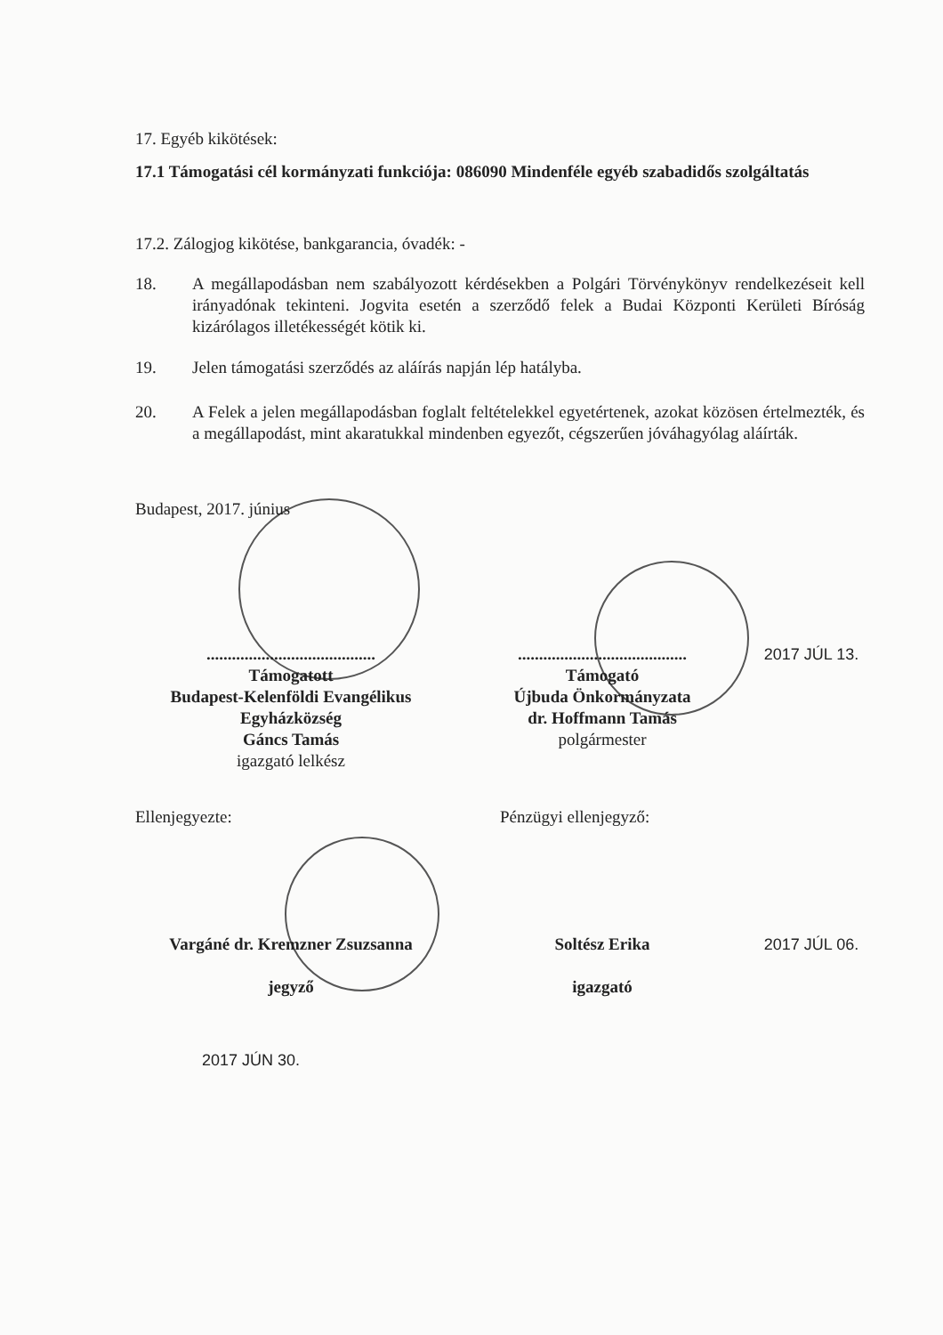17. Egyéb kikötések:
17.1 Támogatási cél kormányzati funkciója: 086090 Mindenféle egyéb szabadidős szolgáltatás
17.2. Zálogjog kikötése, bankgarancia, óvadék: -
18. A megállapodásban nem szabályozott kérdésekben a Polgári Törvénykönyv rendelkezéseit kell irányadónak tekinteni. Jogvita esetén a szerződő felek a Budai Központi Kerületi Bíróság kizárólagos illetékességét kötik ki.
19. Jelen támogatási szerződés az aláírás napján lép hatályba.
20. A Felek a jelen megállapodásban foglalt feltételekkel egyetértenek, azokat közösen értelmezték, és a megállapodást, mint akaratukkal mindenben egyezőt, cégszerűen jóváhagyólag aláírták.
Budapest, 2017. június
........................................
Támogatott
Budapest-Kelenföldi Evangélikus
Egyházközség
Gáncs Tamás
igazgató lelkész
........................................
Támogató
Újbuda Önkormányzata
dr. Hoffmann Tamás
polgármester
2017 JÚL 13.
Ellenjegyezte: Pénzügyi ellenjegyző:
Vargáné dr. Kremzner Zsuzsanna
jegyző
Soltész Erika
igazgató
2017 JÚL 06.
2017 JÚN 30.